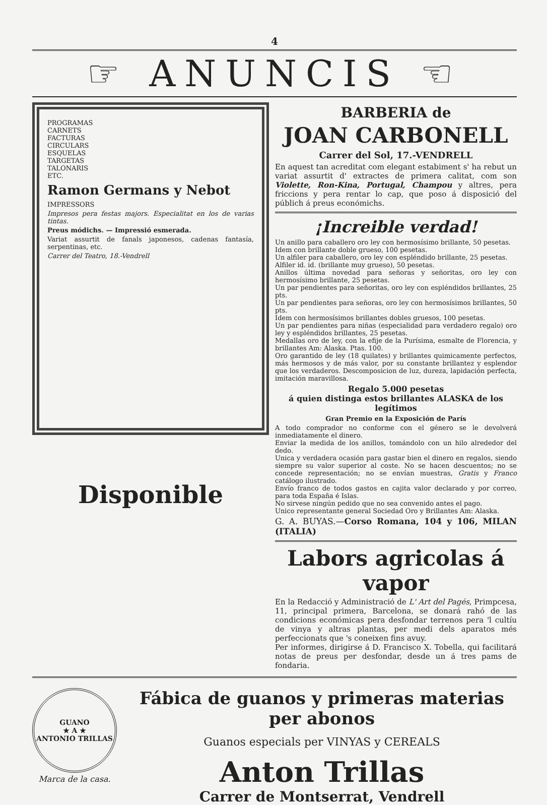4
☞ ANUNCIS ☜
PROGRAMAS
CARNETS
FACTURAS
CIRCULARS
ESQUELAS
TARGETAS
TALONARIS
ETC.
Ramon Germans y Nebot
IMPRESSORS
Impresos pera festas majors. Especialitat en los de varias tintas.
Preus módichs. — Impressió esmerada.
Variat assurtit de fanals japonesos, cadenas fantasía, serpentinas, etc.
Carrer del Teatro, 18.-Vendrell
Disponible
BARBERIA de
JOAN CARBONELL
Carrer del Sol, 17.-VENDRELL
En aquest tan acreditat com elegant estabiment s' ha rebut un variat assurtit d' extractes de primera calitat, com son Violette, Ron-Kina, Portugal, Champou y altres, pera friccions y pera rentar lo cap, que poso á disposició del públich á preus económichs.
¡Increible verdad!
Un anillo para caballero oro ley con hermosísimo brillante, 50 pesetas.
Idem con brillante doble grueso, 100 pesetas.
Un alfiler para caballero, oro ley con espléndido brillante, 25 pesetas.
Alfiler id. id. (brillante muy grueso), 50 pesetas.
Anillos última novedad para señoras y señoritas, oro ley con hermosísimo brillante, 25 pesetas.
Un par pendientes para señoritas, oro ley con espléndidos brillantes, 25 pts.
Un par pendientes para señoras, oro ley con hermosísimos brillantes, 50 pts.
Idem con hermosísimos brillantes dobles gruesos, 100 pesetas.
Un par pendientes para niñas (especialidad para verdadero regalo) oro ley y espléndidos brillantes, 25 pesetas.
Medallas oro de ley, con la efije de la Purísima, esmalte de Florencia, y brillantes Am: Alaska. Ptas. 100.
Oro garantido de ley (18 quilates) y brillantes quimicamente perfectos, más hermosos y de más valor, por su constante brillantez y esplendor que los verdaderos. Descomposicion de luz, dureza, lapidación perfecta, imitación maravillosa.
Regalo 5.000 pesetas
á quien distinga estos brillantes ALASKA de los legítimos
Gran Premio en la Exposición de París
A todo comprador no conforme con el género se le devolverá inmediatamente el dinero.
Enviar la medida de los anillos, tomándolo con un hilo alrededor del dedo.
Unica y verdadera ocasión para gastar bien el dinero en regalos, siendo siempre su valor superior al coste. No se hacen descuentos; no se concede representación; no se envían muestras, Gratis y Franco catálogo ilustrado.
Envío franco de todos gastos en cajita valor declarado y por correo, para toda España é Islas.
No sirvese ningún pedido que no sea convenido antes el pago.
Unico representante general Sociedad Oro y Brillantes Am: Alaska.
G. A. BUYAS.—Corso Romana, 104 y 106, MILAN (ITALIA)
Labors agricolas á vapor
En la Redacció y Administració de L' Art del Pagés, Primpcesa, 11, principal primera, Barcelona, se donará rahó de las condicions económicas pera desfondar terrenos pera 'l cultíu de vinya y altras plantas, per medi dels aparatos més perfeccionats que 's coneixen fins avuy.
Per informes, dirigirse á D. Francisco X. Tobella, qui facilitará notas de preus per desfondar, desde un á tres pams de fondaria.
GUANO
★ A ★
ANTONIO TRILLAS
Marca de la casa.
Fábica de guanos y primeras materias per abonos
Guanos especials per VINYAS y CEREALS
Anton Trillas
Carrer de Montserrat, Vendrell